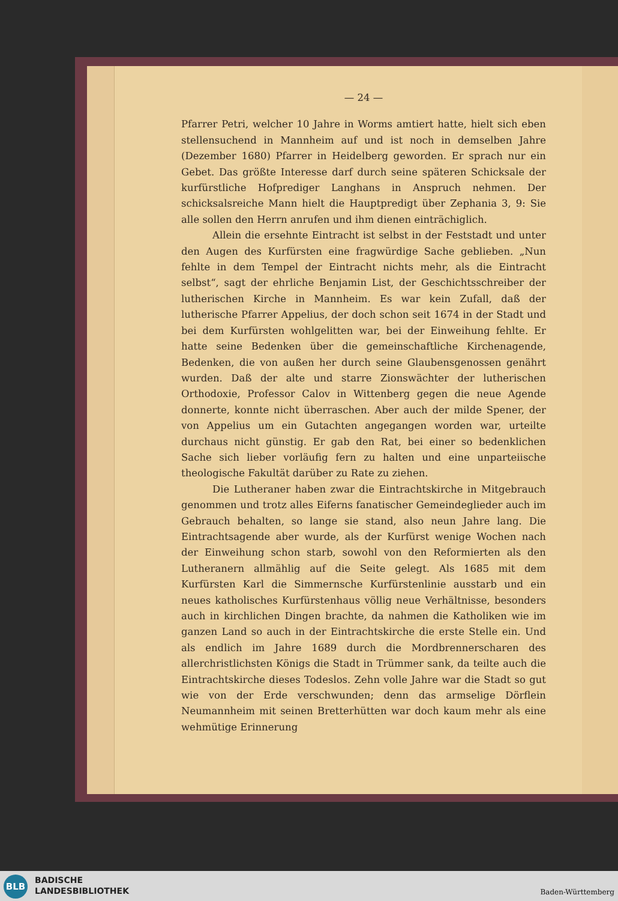— 24 —
Pfarrer Petri, welcher 10 Jahre in Worms amtiert hatte, hielt sich eben stellensuchend in Mannheim auf und ist noch in demselben Jahre (Dezember 1680) Pfarrer in Heidelberg geworden. Er sprach nur ein Gebet. Das größte Interesse darf durch seine späteren Schicksale der kurfürstliche Hofprediger Langhans in Anspruch nehmen. Der schicksalsreiche Mann hielt die Hauptpredigt über Zephania 3, 9: Sie alle sollen den Herrn anrufen und ihm dienen einträchiglich.
Allein die ersehnte Eintracht ist selbst in der Feststadt und unter den Augen des Kurfürsten eine fragwürdige Sache geblieben. „Nun fehlte in dem Tempel der Eintracht nichts mehr, als die Eintracht selbst“, sagt der ehrliche Benjamin List, der Geschichtsschreiber der lutherischen Kirche in Mannheim. Es war kein Zufall, daß der lutherische Pfarrer Appelius, der doch schon seit 1674 in der Stadt und bei dem Kurfürsten wohlgelitten war, bei der Einweihung fehlte. Er hatte seine Bedenken über die gemeinschaftliche Kirchenagende, Bedenken, die von außen her durch seine Glaubensgenossen genährt wurden. Daß der alte und starre Zionswächter der lutherischen Orthodoxie, Professor Calov in Wittenberg gegen die neue Agende donnerte, konnte nicht überraschen. Aber auch der milde Spener, der von Appelius um ein Gutachten angegangen worden war, urteilte durchaus nicht günstig. Er gab den Rat, bei einer so bedenklichen Sache sich lieber vorläufig fern zu halten und eine unparteiische theologische Fakultät darüber zu Rate zu ziehen.
Die Lutheraner haben zwar die Eintrachtskirche in Mitgebrauch genommen und trotz alles Eiferns fanatischer Gemeindeglieder auch im Gebrauch behalten, so lange sie stand, also neun Jahre lang. Die Eintrachtsagende aber wurde, als der Kurfürst wenige Wochen nach der Einweihung schon starb, sowohl von den Reformierten als den Lutheranern allmählig auf die Seite gelegt. Als 1685 mit dem Kurfürsten Karl die Simmernsche Kurfürstenlinie ausstarb und ein neues katholisches Kurfürstenhaus völlig neue Verhältnisse, besonders auch in kirchlichen Dingen brachte, da nahmen die Katholiken wie im ganzen Land so auch in der Eintrachtskirche die erste Stelle ein. Und als endlich im Jahre 1689 durch die Mordbrennerscharen des allerchristlichsten Königs die Stadt in Trümmer sank, da teilte auch die Eintrachtskirche dieses Todeslos. Zehn volle Jahre war die Stadt so gut wie von der Erde verschwunden; denn das armselige Dörflein Neumannheim mit seinen Bretterhütten war doch kaum mehr als eine wehmütige Erinnerung
BLB
BADISCHE
LANDESBIBLIOTHEK
Baden-Württemberg